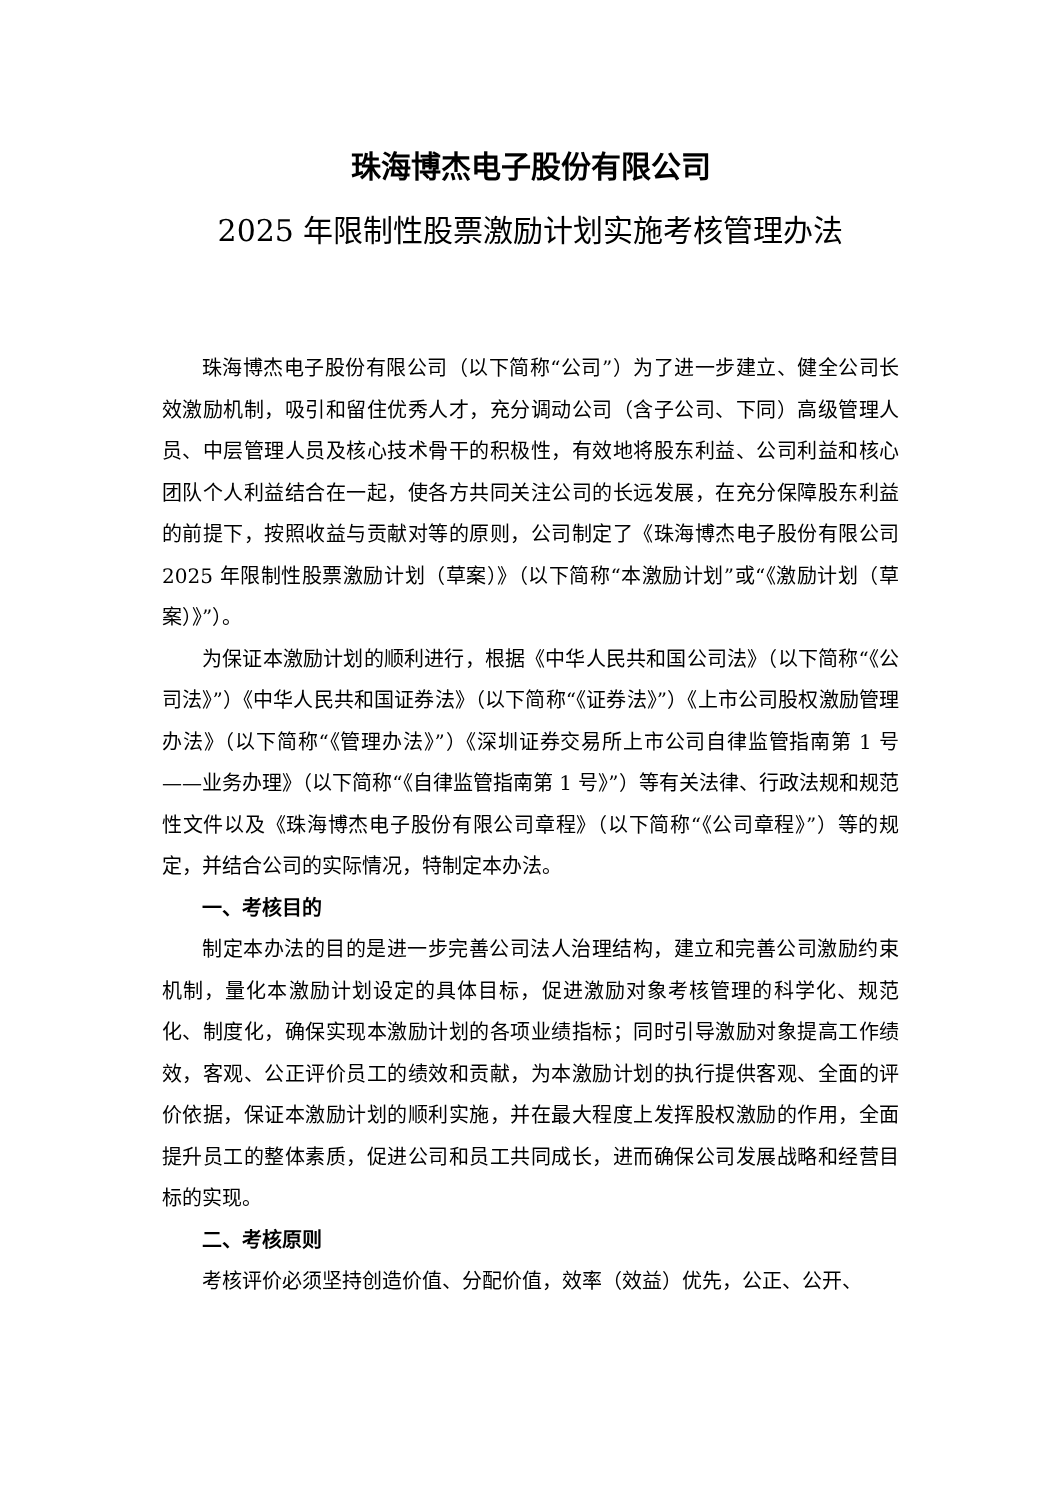珠海博杰电子股份有限公司
2025 年限制性股票激励计划实施考核管理办法
珠海博杰电子股份有限公司（以下简称“公司”）为了进一步建立、健全公司长效激励机制，吸引和留住优秀人才，充分调动公司（含子公司、下同）高级管理人员、中层管理人员及核心技术骨干的积极性，有效地将股东利益、公司利益和核心团队个人利益结合在一起，使各方共同关注公司的长远发展，在充分保障股东利益的前提下，按照收益与贡献对等的原则，公司制定了《珠海博杰电子股份有限公司 2025 年限制性股票激励计划（草案）》（以下简称“本激励计划”或“《激励计划（草案）》”）。
为保证本激励计划的顺利进行，根据《中华人民共和国公司法》（以下简称“《公司法》”）《中华人民共和国证券法》（以下简称“《证券法》”）《上市公司股权激励管理办法》（以下简称“《管理办法》”）《深圳证券交易所上市公司自律监管指南第 1 号——业务办理》（以下简称“《自律监管指南第 1 号》”）等有关法律、行政法规和规范性文件以及《珠海博杰电子股份有限公司章程》（以下简称“《公司章程》”）等的规定，并结合公司的实际情况，特制定本办法。
一、考核目的
制定本办法的目的是进一步完善公司法人治理结构，建立和完善公司激励约束机制，量化本激励计划设定的具体目标，促进激励对象考核管理的科学化、规范化、制度化，确保实现本激励计划的各项业绩指标；同时引导激励对象提高工作绩效，客观、公正评价员工的绩效和贡献，为本激励计划的执行提供客观、全面的评价依据，保证本激励计划的顺利实施，并在最大程度上发挥股权激励的作用，全面提升员工的整体素质，促进公司和员工共同成长，进而确保公司发展战略和经营目标的实现。
二、考核原则
考核评价必须坚持创造价值、分配价值，效率（效益）优先，公正、公开、